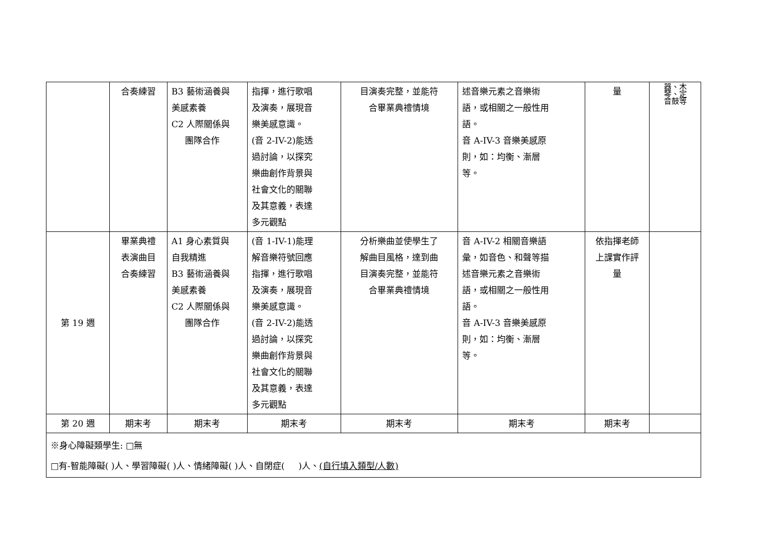| | 合奏練習 | B3 藝術涵養與 美感素養 C2 人際關係與 團隊合作 | 指揮，進行歌唱 及演奏，展現音 樂美感意識。 (音 2-IV-2)能透 過討論，以探究 樂曲創作背景與 社會文化的關聯 及其意義，表達 多元觀點 | 目演奏完整，並能符 合畢業典禮情境 | 述音樂元素之音樂術 語，或相關之一般性用 語。 音 A-IV-3 音樂美感原 則，如：均衡、漸層 等。 | 量 | 器、木 琴、定 音鼓等 |
| 第 19 週 | 畢業典禮 表演曲目 合奏練習 | A1 身心素質與 自我精進 B3 藝術涵養與 美感素養 C2 人際關係與 團隊合作 | (音 1-IV-1)能理 解音樂符號回應 指揮，進行歌唱 及演奏，展現音 樂美感意識。 (音 2-IV-2)能透 過討論，以探究 樂曲創作背景與 社會文化的關聯 及其意義，表達 多元觀點 | 分析樂曲並使學生了 解曲目風格，達到曲 目演奏完整，並能符 合畢業典禮情境 | 音 A-IV-2 相關音樂語 彙，如音色、和聲等描 述音樂元素之音樂術 語，或相關之一般性用 語。 音 A-IV-3 音樂美感原 則，如：均衡、漸層 等。 | 依指揮老師 上課實作評 量 | |
| 第 20 週 | 期末考 | 期末考 | 期末考 | 期末考 | 期末考 | 期末考 | |
| ※身心障礙類學生: □無 □有-智能障礙( )人、學習障礙( )人、情緒障礙( )人、自閉症( )人、 (自行填入類型/人數) | | | | | | | |